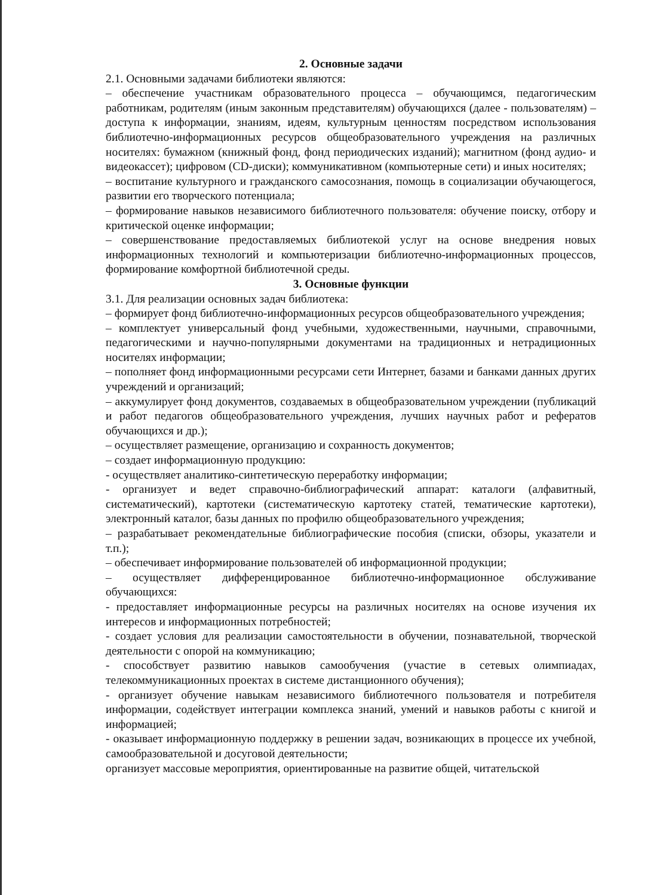2. Основные задачи
2.1. Основными задачами библиотеки являются:
– обеспечение участникам образовательного процесса – обучающимся, педагогическим работникам, родителям (иным законным представителям) обучающихся (далее - пользователям) – доступа к информации, знаниям, идеям, культурным ценностям посредством использования библиотечно-информационных ресурсов общеобразовательного учреждения на различных носителях: бумажном (книжный фонд, фонд периодических изданий); магнитном (фонд аудио- и видеокассет); цифровом (CD-диски); коммуникативном (компьютерные сети) и иных носителях;
– воспитание культурного и гражданского самосознания, помощь в социализации обучающегося, развитии его творческого потенциала;
– формирование навыков независимого библиотечного пользователя: обучение поиску, отбору и критической оценке информации;
– совершенствование предоставляемых библиотекой услуг на основе внедрения новых информационных технологий и компьютеризации библиотечно-информационных процессов, формирование комфортной библиотечной среды.
3. Основные функции
3.1. Для реализации основных задач библиотека:
– формирует фонд библиотечно-информационных ресурсов общеобразовательного учреждения;
– комплектует универсальный фонд учебными, художественными, научными, справочными, педагогическими и научно-популярными документами на традиционных и нетрадиционных носителях информации;
– пополняет фонд информационными ресурсами сети Интернет, базами и банками данных других учреждений и организаций;
– аккумулирует фонд документов, создаваемых в общеобразовательном учреждении (публикаций и работ педагогов общеобразовательного учреждения, лучших научных работ и рефератов обучающихся и др.);
– осуществляет размещение, организацию и сохранность документов;
– создает информационную продукцию:
- осуществляет аналитико-синтетическую переработку информации;
- организует и ведет справочно-библиографический аппарат: каталоги (алфавитный, систематический), картотеки (систематическую картотеку статей, тематические картотеки), электронный каталог, базы данных по профилю общеобразовательного учреждения;
– разрабатывает рекомендательные библиографические пособия (списки, обзоры, указатели и т.п.);
– обеспечивает информирование пользователей об информационной продукции;
– осуществляет дифференцированное библиотечно-информационное обслуживание обучающихся:
- предоставляет информационные ресурсы на различных носителях на основе изучения их интересов и информационных потребностей;
- создает условия для реализации самостоятельности в обучении, познавательной, творческой деятельности с опорой на коммуникацию;
- способствует развитию навыков самообучения (участие в сетевых олимпиадах, телекоммуникационных проектах в системе дистанционного обучения);
- организует обучение навыкам независимого библиотечного пользователя и потребителя информации, содействует интеграции комплекса знаний, умений и навыков работы с книгой и информацией;
- оказывает информационную поддержку в решении задач, возникающих в процессе их учебной, самообразовательной и досуговой деятельности;
организует массовые мероприятия, ориентированные на развитие общей, читательской